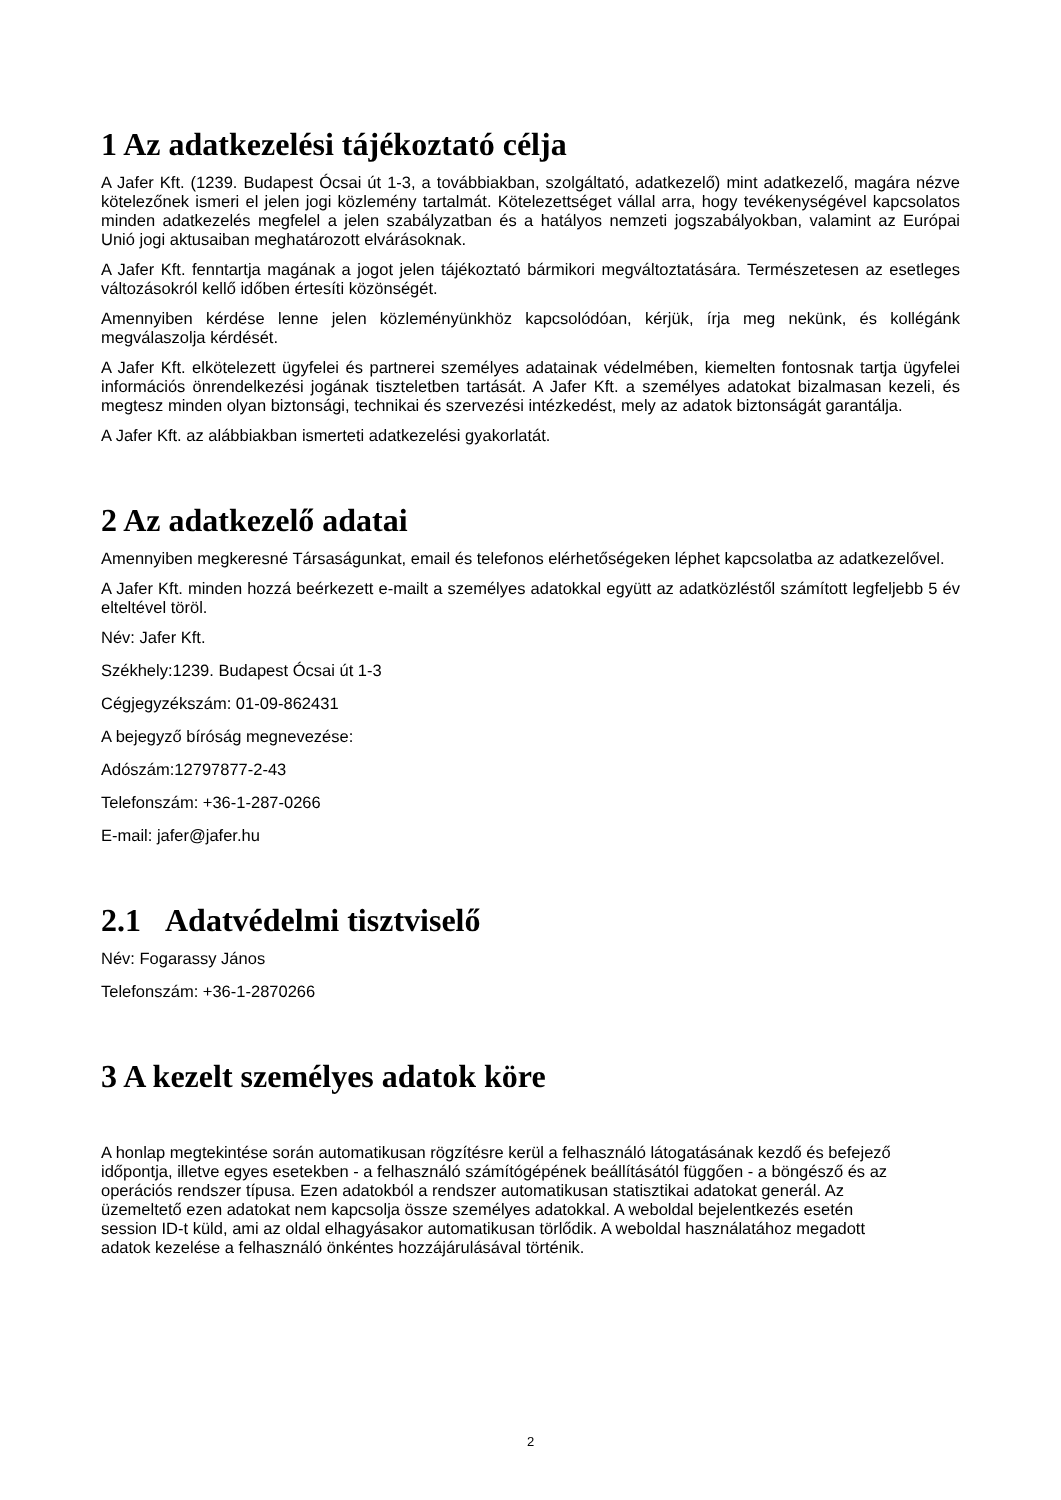1 Az adatkezelési tájékoztató célja
A Jafer Kft. (1239. Budapest Ócsai út 1-3, a továbbiakban, szolgáltató, adatkezelő) mint adatkezelő, magára nézve kötelezőnek ismeri el jelen jogi közlemény tartalmát. Kötelezettséget vállal arra, hogy tevékenységével kapcsolatos minden adatkezelés megfelel a jelen szabályzatban és a hatályos nemzeti jogszabályokban, valamint az Európai Unió jogi aktusaiban meghatározott elvárásoknak.
A Jafer Kft. fenntartja magának a jogot jelen tájékoztató bármikori megváltoztatására. Természetesen az esetleges változásokról kellő időben értesíti közönségét.
Amennyiben kérdése lenne jelen közleményünkhöz kapcsolódóan, kérjük, írja meg nekünk, és kollégánk megválaszolja kérdését.
A Jafer Kft. elkötelezett ügyfelei és partnerei személyes adatainak védelmében, kiemelten fontosnak tartja ügyfelei információs önrendelkezési jogának tiszteletben tartását. A Jafer Kft. a személyes adatokat bizalmasan kezeli, és megtesz minden olyan biztonsági, technikai és szervezési intézkedést, mely az adatok biztonságát garantálja.
A Jafer Kft. az alábbiakban ismerteti adatkezelési gyakorlatát.
2 Az adatkezelő adatai
Amennyiben megkeresné Társaságunkat, email és telefonos elérhetőségeken léphet kapcsolatba az adatkezelővel.
A Jafer Kft. minden hozzá beérkezett e-mailt a személyes adatokkal együtt az adatközléstől számított legfeljebb 5 év elteltével töröl.
Név: Jafer Kft.
Székhely:1239. Budapest Ócsai út 1-3
Cégjegyzékszám: 01-09-862431
A bejegyző bíróság megnevezése:
Adószám:12797877-2-43
Telefonszám: +36-1-287-0266
E-mail: jafer@jafer.hu
2.1 Adatvédelmi tisztviselő
Név: Fogarassy János
Telefonszám: +36-1-2870266
3 A kezelt személyes adatok köre
A honlap megtekintése során automatikusan rögzítésre kerül a felhasználó látogatásának kezdő és befejező időpontja, illetve egyes esetekben - a felhasználó számítógépének beállításától függően - a böngésző és az operációs rendszer típusa. Ezen adatokból a rendszer automatikusan statisztikai adatokat generál. Az üzemeltető ezen adatokat nem kapcsolja össze személyes adatokkal. A weboldal bejelentkezés esetén session ID-t küld, ami az oldal elhagyásakor automatikusan törlődik. A weboldal használatához megadott adatok kezelése a felhasználó önkéntes hozzájárulásával történik.
2